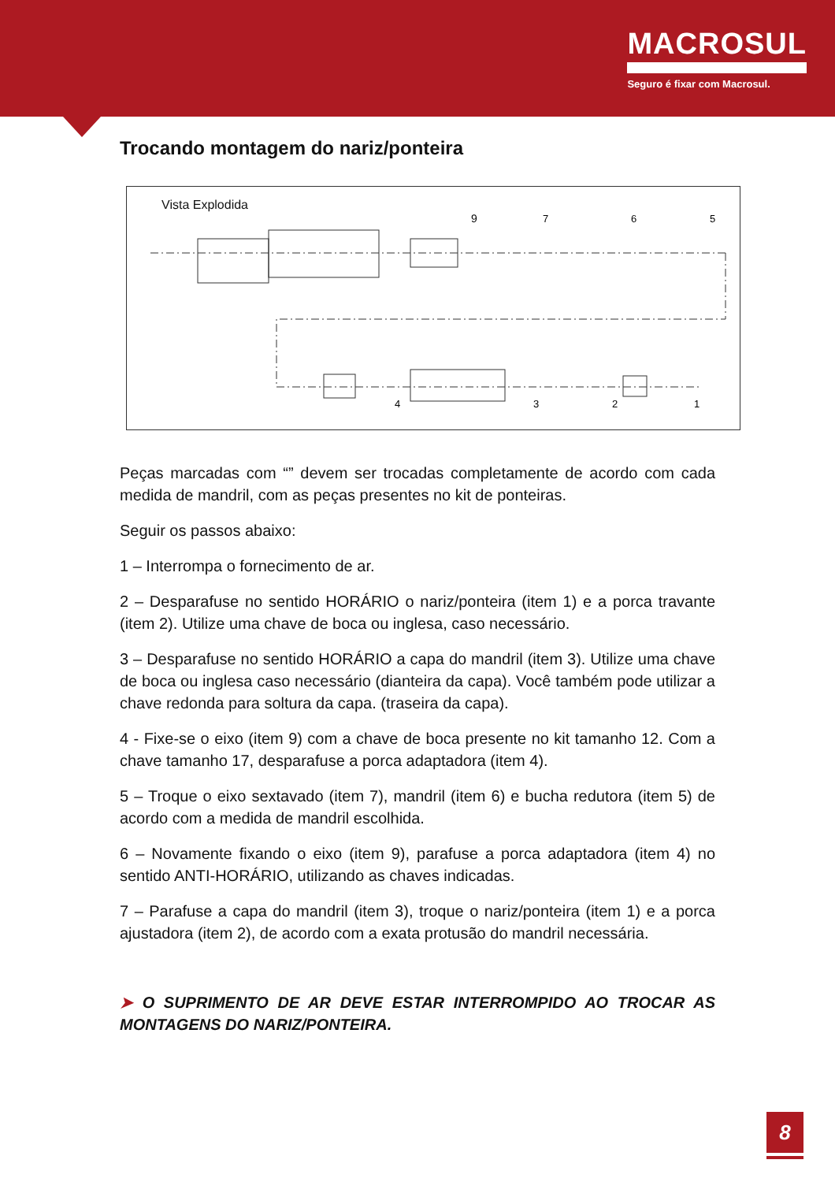MACROSUL
Seguro é fixar com Macrosul.
Trocando montagem do nariz/ponteira
Vista Explodida
9
7
6
5
4
3
2
1
Peças marcadas com “” devem ser trocadas completamente de acordo com cada medida de mandril, com as peças presentes no kit de ponteiras.
Seguir os passos abaixo:
1 – Interrompa o fornecimento de ar.
2 – Desparafuse no sentido HORÁRIO o nariz/ponteira (item 1) e a porca travante (item 2). Utilize uma chave de boca ou inglesa, caso necessário.
3 – Desparafuse no sentido HORÁRIO a capa do mandril (item 3). Utilize uma chave de boca ou inglesa caso necessário (dianteira da capa). Você também pode utilizar a chave redonda para soltura da capa. (traseira da capa).
4 - Fixe-se o eixo (item 9) com a chave de boca presente no kit tamanho 12. Com a chave tamanho 17, desparafuse a porca adaptadora (item 4).
5 – Troque o eixo sextavado (item 7), mandril (item 6) e bucha redutora (item 5) de acordo com a medida de mandril escolhida.
6 – Novamente fixando o eixo (item 9), parafuse a porca adaptadora (item 4) no sentido ANTI-HORÁRIO, utilizando as chaves indicadas.
7 – Parafuse a capa do mandril (item 3), troque o nariz/ponteira (item 1) e a porca ajustadora (item 2), de acordo com a exata protusão do mandril necessária.
➤ O SUPRIMENTO DE AR DEVE ESTAR INTERROMPIDO AO TROCAR AS MONTAGENS DO NARIZ/PONTEIRA.
8